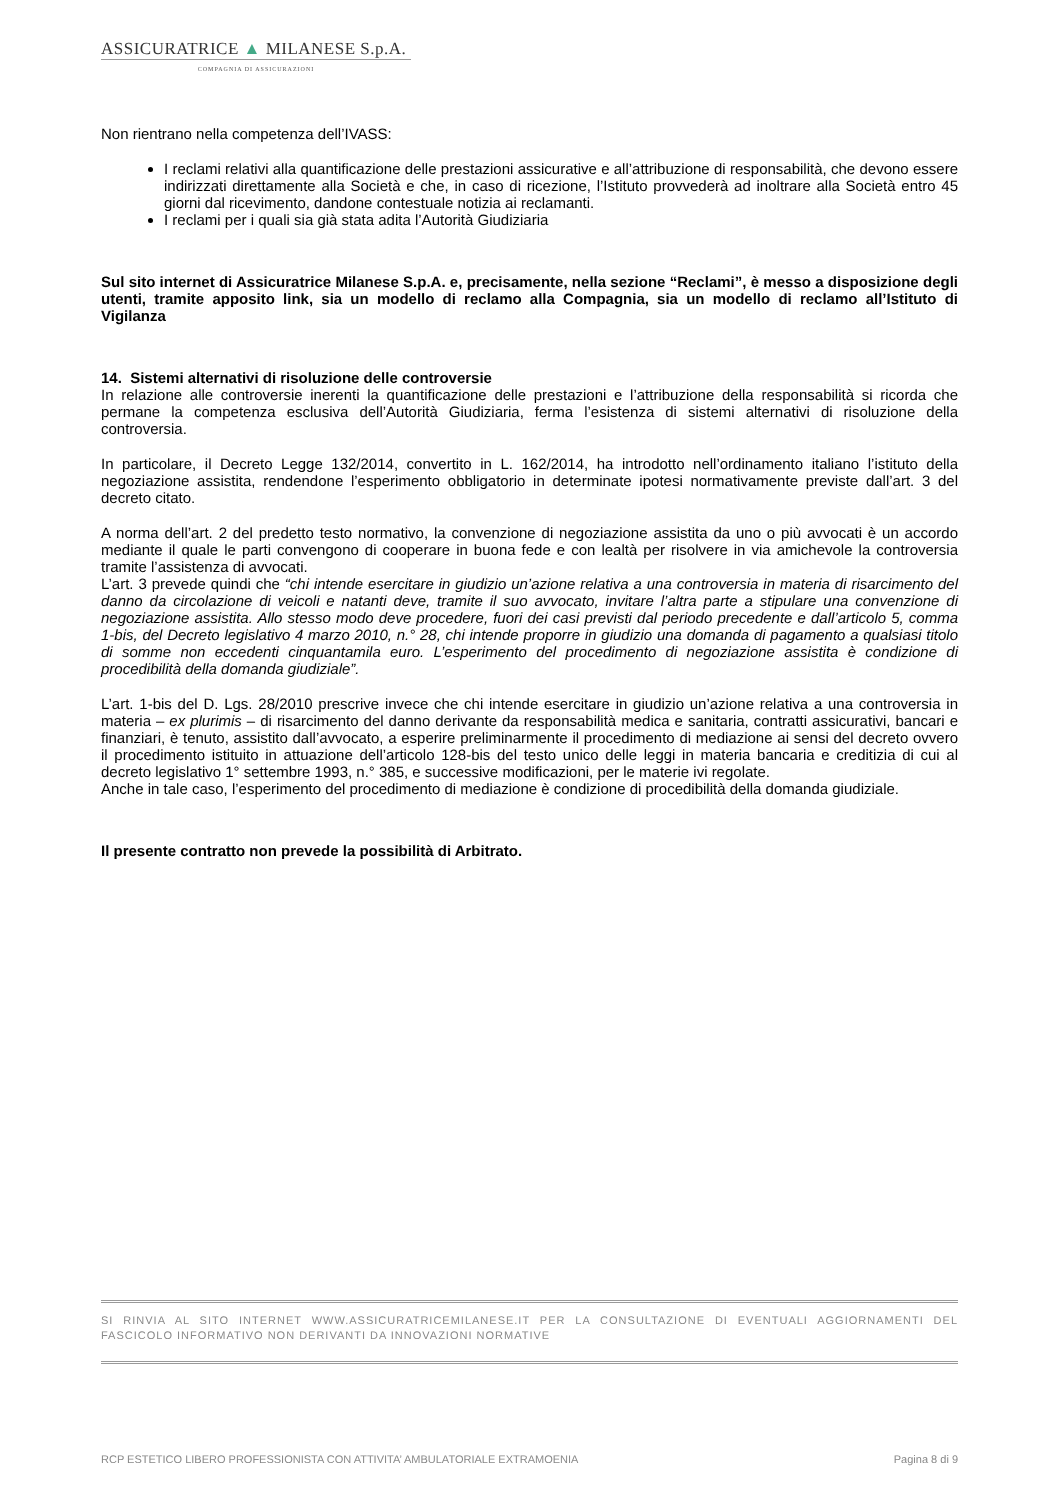ASSICURATRICE ▲ MILANESE S.p.A.
COMPAGNIA DI ASSICURAZIONI
Non rientrano nella competenza dell’IVASS:
I reclami relativi alla quantificazione delle prestazioni assicurative e all’attribuzione di responsabilità, che devono essere indirizzati direttamente alla Società e che, in caso di ricezione, l’Istituto provvederà ad inoltrare alla Società entro 45 giorni dal ricevimento, dandone contestuale notizia ai reclamanti.
I reclami per i quali sia già stata adita l’Autorità Giudiziaria
Sul sito internet di Assicuratrice Milanese S.p.A. e, precisamente, nella sezione “Reclami”, è messo a disposizione degli utenti, tramite apposito link, sia un modello di reclamo alla Compagnia, sia un modello di reclamo all’Istituto di Vigilanza
14. Sistemi alternativi di risoluzione delle controversie
In relazione alle controversie inerenti la quantificazione delle prestazioni e l’attribuzione della responsabilità si ricorda che permane la competenza esclusiva dell’Autorità Giudiziaria, ferma l’esistenza di sistemi alternativi di risoluzione della controversia.
In particolare, il Decreto Legge 132/2014, convertito in L. 162/2014, ha introdotto nell’ordinamento italiano l’istituto della negoziazione assistita, rendendone l’esperimento obbligatorio in determinate ipotesi normativamente previste dall’art. 3 del decreto citato.
A norma dell’art. 2 del predetto testo normativo, la convenzione di negoziazione assistita da uno o più avvocati è un accordo mediante il quale le parti convengono di cooperare in buona fede e con lealtà per risolvere in via amichevole la controversia tramite l’assistenza di avvocati.
L’art. 3 prevede quindi che “chi intende esercitare in giudizio un’azione relativa a una controversia in materia di risarcimento del danno da circolazione di veicoli e natanti deve, tramite il suo avvocato, invitare l’altra parte a stipulare una convenzione di negoziazione assistita. Allo stesso modo deve procedere, fuori dei casi previsti dal periodo precedente e dall’articolo 5, comma 1-bis, del Decreto legislativo 4 marzo 2010, n.° 28, chi intende proporre in giudizio una domanda di pagamento a qualsiasi titolo di somme non eccedenti cinquantamila euro. L’esperimento del procedimento di negoziazione assistita è condizione di procedibilità della domanda giudiziale”.
L’art. 1-bis del D. Lgs. 28/2010 prescrive invece che chi intende esercitare in giudizio un’azione relativa a una controversia in materia – ex plurimis – di risarcimento del danno derivante da responsabilità medica e sanitaria, contratti assicurativi, bancari e finanziari, è tenuto, assistito dall’avvocato, a esperire preliminarmente il procedimento di mediazione ai sensi del decreto ovvero il procedimento istituito in attuazione dell’articolo 128-bis del testo unico delle leggi in materia bancaria e creditizia di cui al decreto legislativo 1° settembre 1993, n.° 385, e successive modificazioni, per le materie ivi regolate.
Anche in tale caso, l’esperimento del procedimento di mediazione è condizione di procedibilità della domanda giudiziale.
Il presente contratto non prevede la possibilità di Arbitrato.
SI RINVIA AL SITO INTERNET WWW.ASSICURATRICEMILANESE.IT PER LA CONSULTAZIONE DI EVENTUALI AGGIORNAMENTI DEL FASCICOLO INFORMATIVO NON DERIVANTI DA INNOVAZIONI NORMATIVE
RCP ESTETICO LIBERO PROFESSIONISTA CON ATTIVITA’ AMBULATORIALE EXTRAMOENIA Pagina 8 di 9